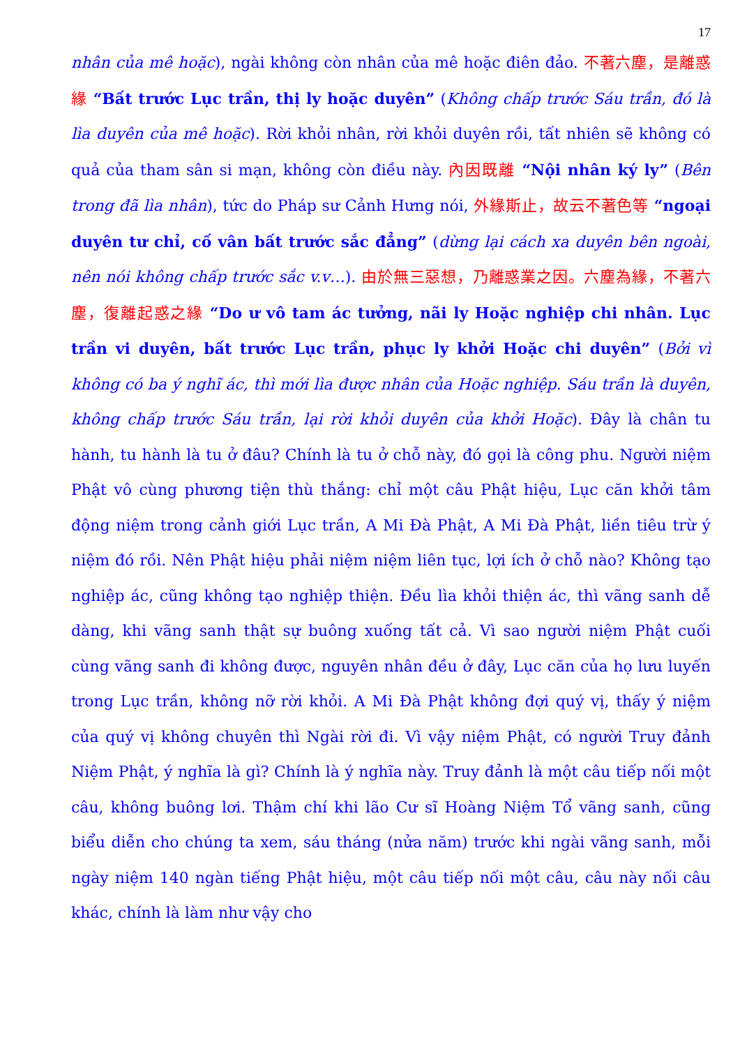17
nhân của mê hoặc), ngài không còn nhân của mê hoặc điên đảo. 不著六塵，是離惑緣 “Bất trước Lục trần, thị ly hoặc duyên” (Không chấp trước Sáu trần, đó là lìa duyên của mê hoặc). Rời khỏi nhân, rời khỏi duyên rồi, tất nhiên sẽ không có quả của tham sân si mạn, không còn điều này. 內因既離 “Nội nhân ký ly” (Bên trong đã lìa nhân), tức do Pháp sư Cảnh Hưng nói, 外緣斯止，故云不著色等 “ngoại duyên tư chỉ, cố vân bất trước sắc đẳng” (dừng lại cách xa duyên bên ngoài, nên nói không chấp trước sắc v.v…). 由於無三惡想，乃離惑業之因。六塵為緣，不著六塵，復離起惑之緣 “Do ư vô tam ác tưởng, nãi ly Hoặc nghiệp chi nhân. Lục trần vi duyên, bất trước Lục trần, phục ly khởi Hoặc chi duyên” (Bởi vì không có ba ý nghĩ ác, thì mới lìa được nhân của Hoặc nghiệp. Sáu trần là duyên, không chấp trước Sáu trần, lại rời khỏi duyên của khởi Hoặc). Đây là chân tu hành, tu hành là tu ở đâu? Chính là tu ở chỗ này, đó gọi là công phu. Người niệm Phật vô cùng phương tiện thù thắng: chỉ một câu Phật hiệu, Lục căn khởi tâm động niệm trong cảnh giới Lục trần, A Mi Đà Phật, A Mi Đà Phật, liền tiêu trừ ý niệm đó rồi. Nên Phật hiệu phải niệm niệm liên tục, lợi ích ở chỗ nào? Không tạo nghiệp ác, cũng không tạo nghiệp thiện. Đều lìa khỏi thiện ác, thì vãng sanh dễ dàng, khi vãng sanh thật sự buông xuống tất cả. Vì sao người niệm Phật cuối cùng vãng sanh đi không được, nguyên nhân đều ở đây, Lục căn của họ lưu luyến trong Lục trần, không nỡ rời khỏi. A Mi Đà Phật không đợi quý vị, thấy ý niệm của quý vị không chuyên thì Ngài rời đi. Vì vậy niệm Phật, có người Truy đảnh Niệm Phật, ý nghĩa là gì? Chính là ý nghĩa này. Truy đảnh là một câu tiếp nối một câu, không buông lơi. Thậm chí khi lão Cư sĩ Hoàng Niệm Tổ vãng sanh, cũng biểu diễn cho chúng ta xem, sáu tháng (nửa năm) trước khi ngài vãng sanh, mỗi ngày niệm 140 ngàn tiếng Phật hiệu, một câu tiếp nối một câu, câu này nối câu khác, chính là làm như vậy cho